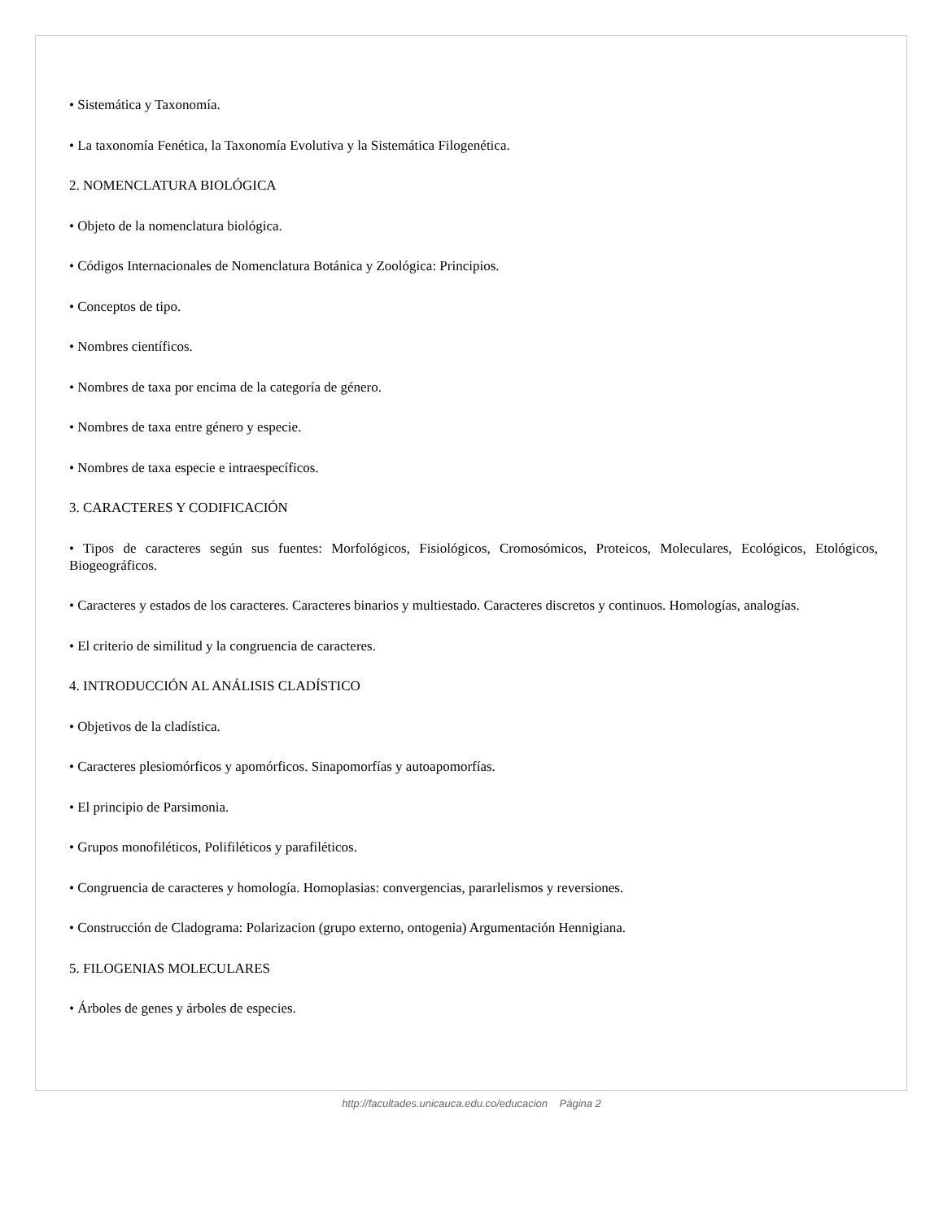• Sistemática y Taxonomía.
• La taxonomía Fenética, la Taxonomía Evolutiva y la Sistemática Filogenética.
2. NOMENCLATURA BIOLÓGICA
• Objeto de la nomenclatura biológica.
• Códigos Internacionales de Nomenclatura Botánica y Zoológica: Principios.
• Conceptos de tipo.
• Nombres científicos.
• Nombres de taxa por encima de la categoría de género.
• Nombres de taxa entre género y especie.
• Nombres de taxa especie e intraespecíficos.
3. CARACTERES Y CODIFICACIÓN
• Tipos de caracteres según sus fuentes: Morfológicos, Fisiológicos, Cromosómicos, Proteicos, Moleculares, Ecológicos, Etológicos, Biogeográficos.
• Caracteres y estados de los caracteres. Caracteres binarios y multiestado. Caracteres discretos y continuos. Homologías, analogías.
• El criterio de similitud y la congruencia de caracteres.
4. INTRODUCCIÓN AL ANÁLISIS CLADÍSTICO
• Objetivos de la cladística.
• Caracteres plesiomórficos y apomórficos. Sinapomorfías y autoapomorfías.
• El principio de Parsimonia.
• Grupos monofiléticos, Polifiléticos y parafiléticos.
• Congruencia de caracteres y homología. Homoplasias: convergencias, pararlelismos y reversiones.
• Construcción de Cladograma: Polarizacion (grupo externo, ontogenia) Argumentación Hennigiana.
5. FILOGENIAS MOLECULARES
• Árboles de genes y árboles de especies.
http://facultades.unicauca.edu.co/educacion Página 2